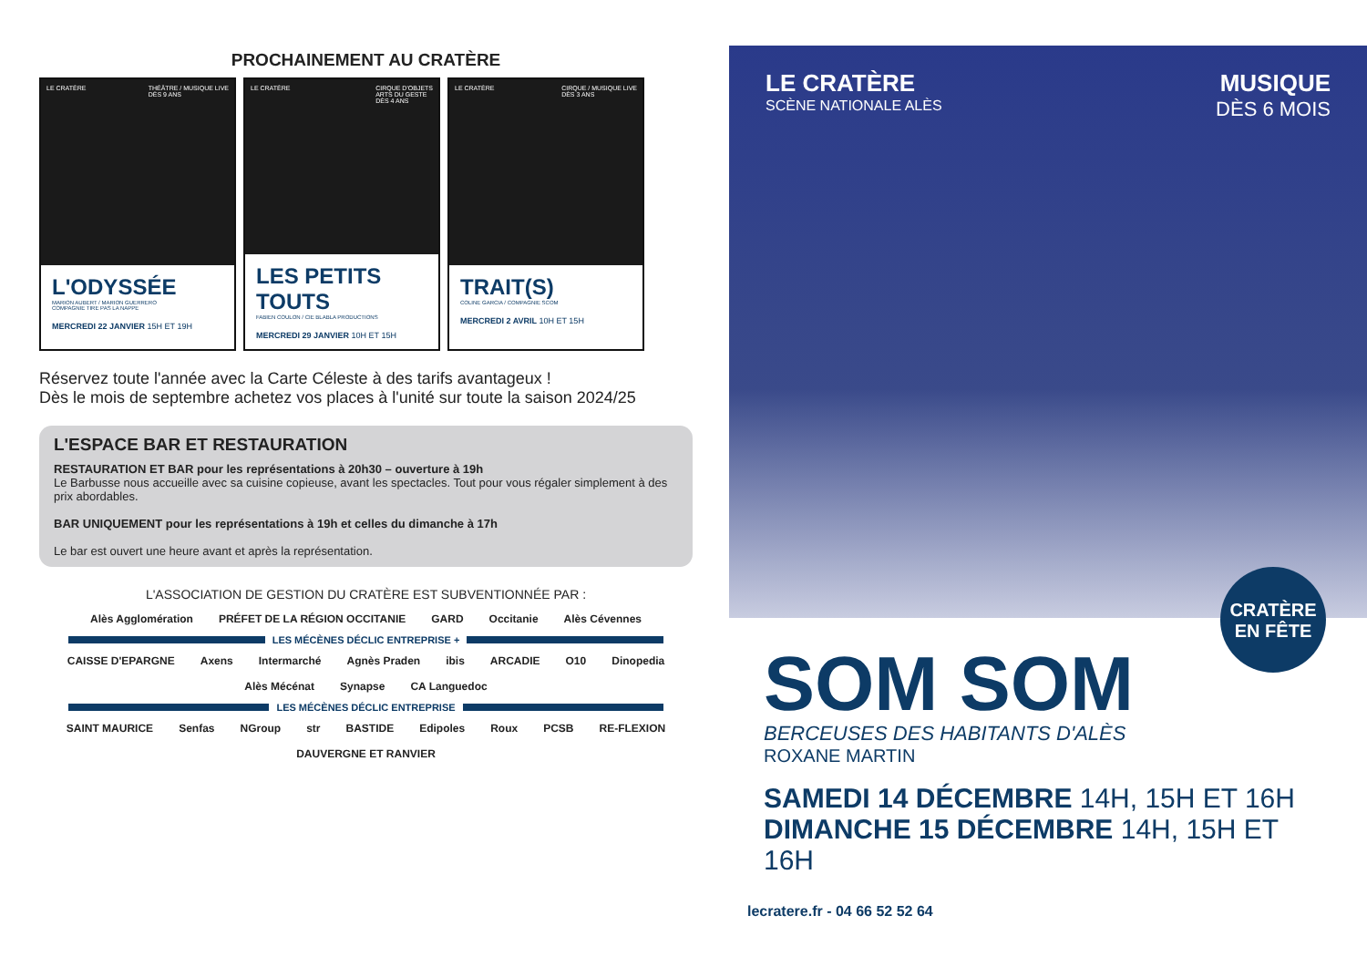PROCHAINEMENT AU CRATÈRE
LE CRATÈRE THÉÂTRE / MUSIQUE LIVE
DÈS 9 ANS
L'ODYSSÉE
MARION AUBERT / MARION GUERRERO
COMPAGNIE TIRE PAS LA NAPPE
MERCREDI 22 JANVIER 15H ET 19H
LE CRATÈRE CIRQUE D'OBJETS
ARTS DU GESTE
DÈS 4 ANS
LES PETITS TOUTS
FABIEN COULON / CIE BLABLA PRODUCTIONS
MERCREDI 29 JANVIER 10H ET 15H
LE CRATÈRE CIRQUE / MUSIQUE LIVE
DÈS 3 ANS
TRAIT(S)
COLINE GARCIA / COMPAGNIE SCOM
MERCREDI 2 AVRIL 10H ET 15H
Réservez toute l'année avec la Carte Céleste à des tarifs avantageux !
Dès le mois de septembre achetez vos places à l'unité sur toute la saison 2024/25
L'ESPACE BAR ET RESTAURATION
RESTAURATION ET BAR pour les représentations à 20h30 – ouverture à 19h
Le Barbusse nous accueille avec sa cuisine copieuse, avant les spectacles. Tout pour vous régaler simplement à des prix abordables.
BAR UNIQUEMENT pour les représentations à 19h et celles du dimanche à 17h
Le bar est ouvert une heure avant et après la représentation.
L'ASSOCIATION DE GESTION DU CRATÈRE EST SUBVENTIONNÉE PAR :
Alès Agglomération PRÉFET DE LA RÉGION OCCITANIE GARD Occitanie Alès Cévennes
LES MÉCÈNES DÉCLIC ENTREPRISE +
CAISSE D'EPARGNE Axens Intermarché Agnès Praden ibis ARCADIE O10 Dinopedia Alès Mécénat Synapse CA Languedoc
LES MÉCÈNES DÉCLIC ENTREPRISE
SAINT MAURICE Senfas NGroup str BASTIDE Edipoles Roux PCSB RE-FLEXION DAUVERGNE ET RANVIER
LE CRATÈRE
SCÈNE NATIONALE ALÈS
MUSIQUE
DÈS 6 MOIS
CRATÈRE
EN FÊTE
SOM SOM
BERCEUSES DES HABITANTS D'ALÈS
ROXANE MARTIN
SAMEDI 14 DÉCEMBRE 14H, 15H ET 16H
DIMANCHE 15 DÉCEMBRE 14H, 15H ET 16H
lecratere.fr - 04 66 52 52 64